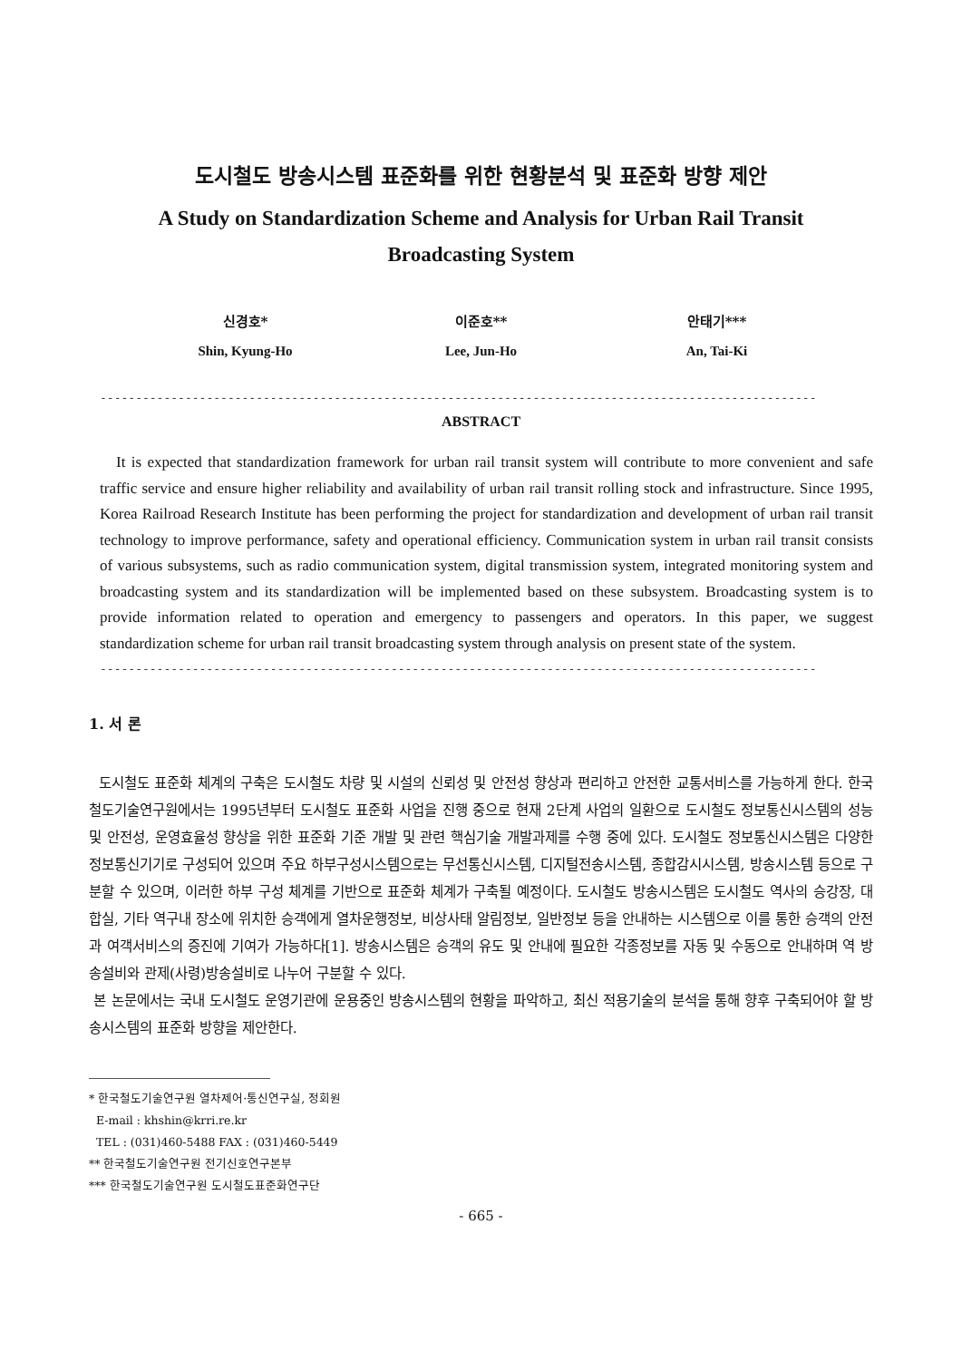도시철도 방송시스템 표준화를 위한 현황분석 및 표준화 방향 제안
A Study on Standardization Scheme and Analysis for Urban Rail Transit
Broadcasting System
신경호*
Shin, Kyung-Ho
이준호**
Lee, Jun-Ho
안태기***
An, Tai-Ki
-----------------------------------------------------------------------------------------------------
ABSTRACT
It is expected that standardization framework for urban rail transit system will contribute to more convenient and safe traffic service and ensure higher reliability and availability of urban rail transit rolling stock and infrastructure. Since 1995, Korea Railroad Research Institute has been performing the project for standardization and development of urban rail transit technology to improve performance, safety and operational efficiency. Communication system in urban rail transit consists of various subsystems, such as radio communication system, digital transmission system, integrated monitoring system and broadcasting system and its standardization will be implemented based on these subsystem. Broadcasting system is to provide information related to operation and emergency to passengers and operators. In this paper, we suggest standardization scheme for urban rail transit broadcasting system through analysis on present state of the system.
-----------------------------------------------------------------------------------------------------
1. 서 론
도시철도 표준화 체계의 구축은 도시철도 차량 및 시설의 신뢰성 및 안전성 향상과 편리하고 안전한 교통서비스를 가능하게 한다. 한국철도기술연구원에서는 1995년부터 도시철도 표준화 사업을 진행 중으로 현재 2단계 사업의 일환으로 도시철도 정보통신시스템의 성능 및 안전성, 운영효율성 향상을 위한 표준화 기준 개발 및 관련 핵심기술 개발과제를 수행 중에 있다. 도시철도 정보통신시스템은 다양한 정보통신기기로 구성되어 있으며 주요 하부구성시스템으로는 무선통신시스템, 디지털전송시스템, 종합감시시스템, 방송시스템 등으로 구분할 수 있으며, 이러한 하부 구성 체계를 기반으로 표준화 체계가 구축될 예정이다. 도시철도 방송시스템은 도시철도 역사의 승강장, 대합실, 기타 역구내 장소에 위치한 승객에게 열차운행정보, 비상사태 알림정보, 일반정보 등을 안내하는 시스템으로 이를 통한 승객의 안전과 여객서비스의 증진에 기여가 가능하다[1]. 방송시스템은 승객의 유도 및 안내에 필요한 각종정보를 자동 및 수동으로 안내하며 역 방송설비와 관제(사령)방송설비로 나누어 구분할 수 있다.
본 논문에서는 국내 도시철도 운영기관에 운용중인 방송시스템의 현황을 파악하고, 최신 적용기술의 분석을 통해 향후 구축되어야 할 방송시스템의 표준화 방향을 제안한다.
* 한국철도기술연구원 열차제어·통신연구실, 정회원
E-mail : khshin@krri.re.kr
TEL : (031)460-5488 FAX : (031)460-5449
** 한국철도기술연구원 전기신호연구본부
*** 한국철도기술연구원 도시철도표준화연구단
- 665 -